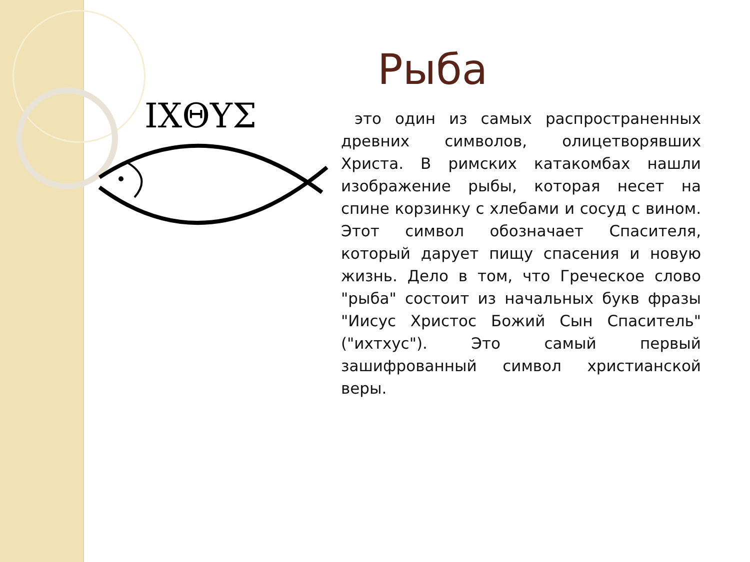Рыба
ΙΧΘΥΣ
это один из самых распространенных древних символов, олицетворявших Христа. В римских катакомбах нашли изображение рыбы, которая несет на спине корзинку с хлебами и сосуд с вином. Этот символ обозначает Спасителя, который дарует пищу спасения и новую жизнь. Дело в том, что Греческое слово "рыба" состоит из начальных букв фразы "Иисус Христос Божий Сын Спаситель" ("ихтхус"). Это самый первый зашифрованный символ христианской веры.